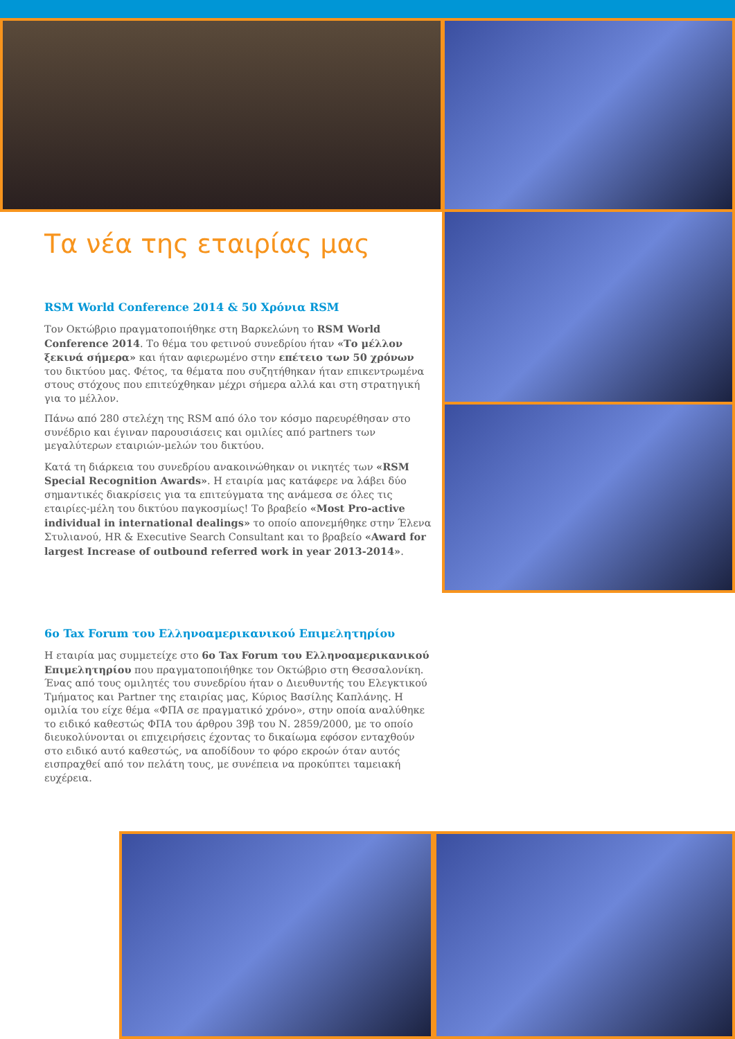Τα νέα της εταιρίας μας
RSM World Conference 2014 & 50 Χρόνια RSM
Τον Οκτώβριο πραγματοποιήθηκε στη Βαρκελώνη το RSM World Conference 2014. Το θέμα του φετινού συνεδρίου ήταν «Το μέλλον ξεκινά σήμερα» και ήταν αφιερωμένο στην επέτειο των 50 χρόνων του δικτύου μας. Φέτος, τα θέματα που συζητήθηκαν ήταν επικεντρωμένα στους στόχους που επιτεύχθηκαν μέχρι σήμερα αλλά και στη στρατηγική για το μέλλον.
Πάνω από 280 στελέχη της RSM από όλο τον κόσμο παρευρέθησαν στο συνέδριο και έγιναν παρουσιάσεις και ομιλίες από partners των μεγαλύτερων εταιριών-μελών του δικτύου.
Κατά τη διάρκεια του συνεδρίου ανακοινώθηκαν οι νικητές των «RSM Special Recognition Awards». Η εταιρία μας κατάφερε να λάβει δύο σημαντικές διακρίσεις για τα επιτεύγματα της ανάμεσα σε όλες τις εταιρίες-μέλη του δικτύου παγκοσμίως! Το βραβείο «Most Pro-active individual in international dealings» το οποίο απονεμήθηκε στην Έλενα Στυλιανού, HR & Executive Search Consultant και το βραβείο «Award for largest Increase of outbound referred work in year 2013-2014».
6ο Tax Forum του Ελληνοαμερικανικού Επιμελητηρίου
Η εταιρία μας συμμετείχε στο 6ο Tax Forum του Ελληνοαμερικανικού Επιμελητηρίου που πραγματοποιήθηκε τον Οκτώβριο στη Θεσσαλονίκη. Ένας από τους ομιλητές του συνεδρίου ήταν ο Διευθυντής του Ελεγκτικού Τμήματος και Partner της εταιρίας μας, Κύριος Βασίλης Καπλάνης. Η ομιλία του είχε θέμα «ΦΠΑ σε πραγματικό χρόνο», στην οποία αναλύθηκε το ειδικό καθεστώς ΦΠΑ του άρθρου 39β του Ν. 2859/2000, με το οποίο διευκολύνονται οι επιχειρήσεις έχοντας το δικαίωμα εφόσον ενταχθούν στο ειδικό αυτό καθεστώς, να αποδίδουν το φόρο εκροών όταν αυτός εισπραχθεί από τον πελάτη τους, με συνέπεια να προκύπτει ταμειακή ευχέρεια.